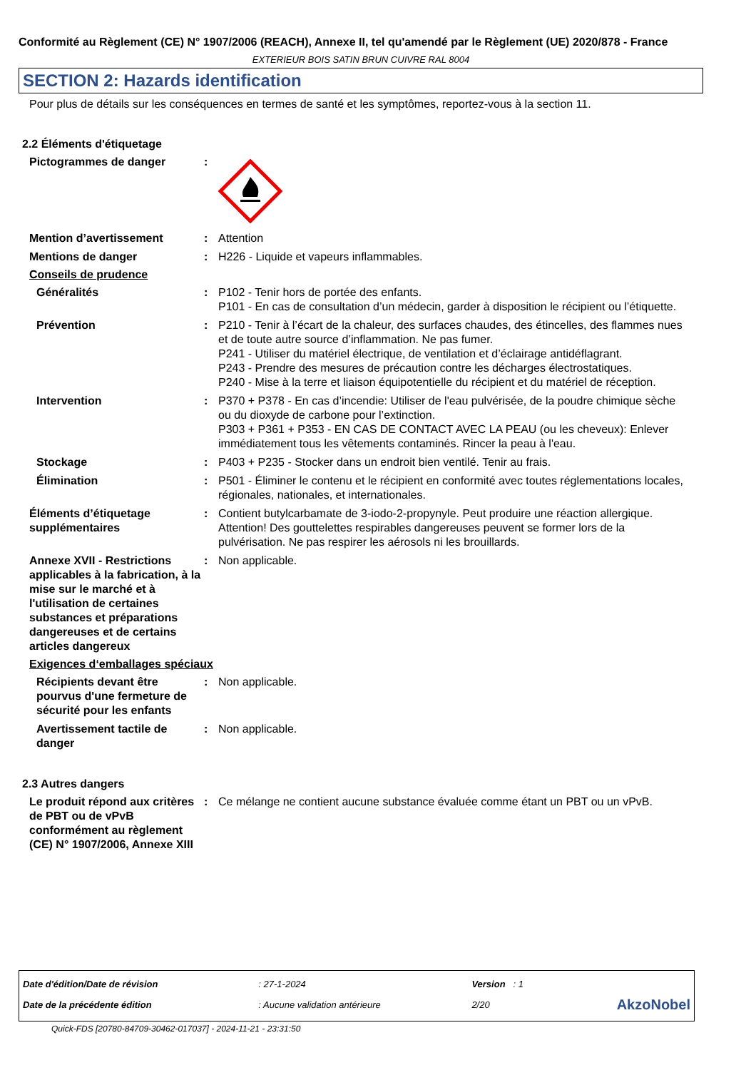Conformité au Règlement (CE) N° 1907/2006 (REACH), Annexe II, tel qu'amendé par le Règlement (UE) 2020/878 - France
EXTERIEUR BOIS SATIN BRUN CUIVRE RAL 8004
SECTION 2: Hazards identification
Pour plus de détails sur les conséquences en termes de santé et les symptômes, reportez-vous à la section 11.
2.2 Éléments d'étiquetage
Pictogrammes de danger :
Mention d’avertissement : Attention
Mentions de danger : H226 - Liquide et vapeurs inflammables.
Conseils de prudence
Généralités : P102 - Tenir hors de portée des enfants.
P101 - En cas de consultation d’un médecin, garder à disposition le récipient ou l’étiquette.
Prévention : P210 - Tenir à l’écart de la chaleur, des surfaces chaudes, des étincelles, des flammes nues et de toute autre source d’inflammation. Ne pas fumer.
P241 - Utiliser du matériel électrique, de ventilation et d’éclairage antidéflagrant.
P243 - Prendre des mesures de précaution contre les décharges électrostatiques.
P240 - Mise à la terre et liaison équipotentielle du récipient et du matériel de réception.
Intervention : P370 + P378 - En cas d’incendie: Utiliser de l'eau pulvérisée, de la poudre chimique sèche ou du dioxyde de carbone pour l’extinction.
P303 + P361 + P353 - EN CAS DE CONTACT AVEC LA PEAU (ou les cheveux): Enlever immédiatement tous les vêtements contaminés. Rincer la peau à l'eau.
Stockage : P403 + P235 - Stocker dans un endroit bien ventilé. Tenir au frais.
Élimination : P501 - Éliminer le contenu et le récipient en conformité avec toutes réglementations locales, régionales, nationales, et internationales.
Éléments d’étiquetage supplémentaires
: Contient butylcarbamate de 3-iodo-2-propynyle. Peut produire une réaction allergique. Attention! Des gouttelettes respirables dangereuses peuvent se former lors de la pulvérisation. Ne pas respirer les aérosols ni les brouillards.
Annexe XVII - Restrictions applicables à la fabrication, à la mise sur le marché et à l'utilisation de certaines substances et préparations dangereuses et de certains articles dangereux
: Non applicable.
Exigences d‘emballages spéciaux
Récipients devant être pourvus d'une fermeture de sécurité pour les enfants
: Non applicable.
Avertissement tactile de danger
: Non applicable.
2.3 Autres dangers
Le produit répond aux critères de PBT ou de vPvB conformément au règlement (CE) N° 1907/2006, Annexe XIII
: Ce mélange ne contient aucune substance évaluée comme étant un PBT ou un vPvB.
| Date d'édition/Date de révision | : 27-1-2024 | Version : 1 | |
| Date de la précédente édition | : Aucune validation antérieure | 2/20 | AkzoNobel |
Quick-FDS [20780-84709-30462-017037] - 2024-11-21 - 23:31:50